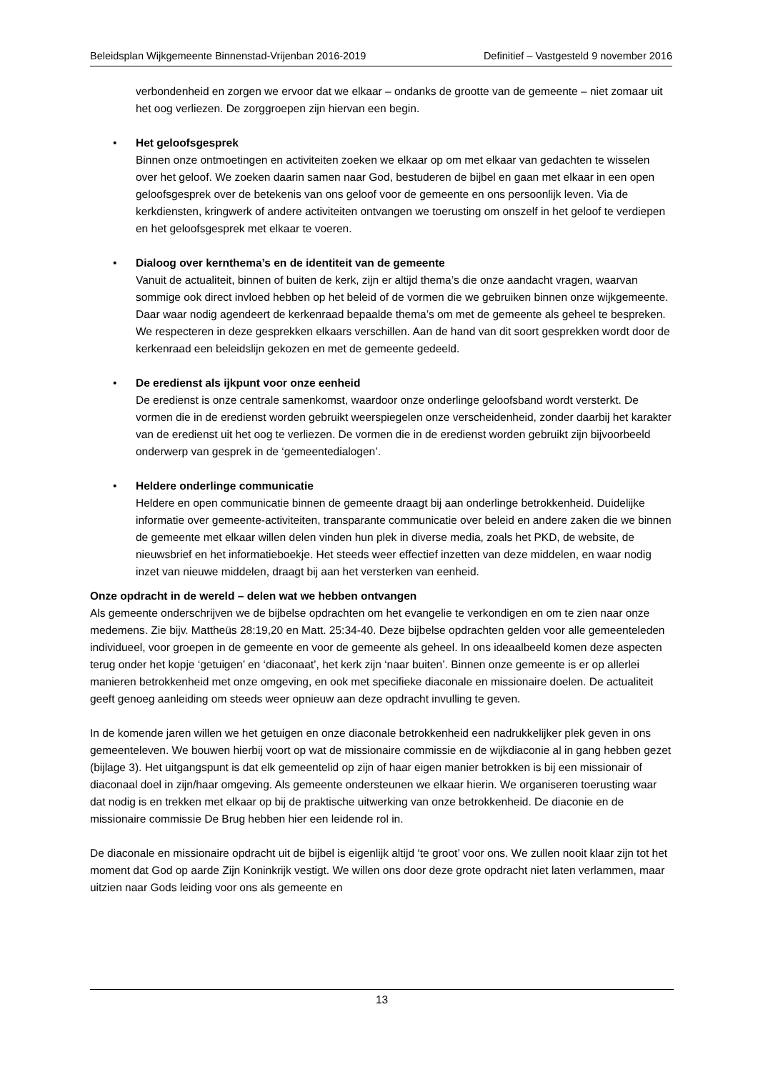Beleidsplan Wijkgemeente Binnenstad-Vrijenban 2016-2019 Definitief – Vastgesteld 9 november 2016
verbondenheid en zorgen we ervoor dat we elkaar – ondanks de grootte van de gemeente – niet zomaar uit het oog verliezen. De zorggroepen zijn hiervan een begin.
• Het geloofsgesprek
Binnen onze ontmoetingen en activiteiten zoeken we elkaar op om met elkaar van gedachten te wisselen over het geloof. We zoeken daarin samen naar God, bestuderen de bijbel en gaan met elkaar in een open geloofsgesprek over de betekenis van ons geloof voor de gemeente en ons persoonlijk leven. Via de kerkdiensten, kringwerk of andere activiteiten ontvangen we toerusting om onszelf in het geloof te verdiepen en het geloofsgesprek met elkaar te voeren.
• Dialoog over kernthema’s en de identiteit van de gemeente
Vanuit de actualiteit, binnen of buiten de kerk, zijn er altijd thema’s die onze aandacht vragen, waarvan sommige ook direct invloed hebben op het beleid of de vormen die we gebruiken binnen onze wijkgemeente. Daar waar nodig agendeert de kerkenraad bepaalde thema’s om met de gemeente als geheel te bespreken. We respecteren in deze gesprekken elkaars verschillen. Aan de hand van dit soort gesprekken wordt door de kerkenraad een beleidslijn gekozen en met de gemeente gedeeld.
• De eredienst als ijkpunt voor onze eenheid
De eredienst is onze centrale samenkomst, waardoor onze onderlinge geloofsband wordt versterkt. De vormen die in de eredienst worden gebruikt weerspiegelen onze verscheidenheid, zonder daarbij het karakter van de eredienst uit het oog te verliezen. De vormen die in de eredienst worden gebruikt zijn bijvoorbeeld onderwerp van gesprek in de ‘gemeentedialogen’.
• Heldere onderlinge communicatie
Heldere en open communicatie binnen de gemeente draagt bij aan onderlinge betrokkenheid. Duidelijke informatie over gemeente-activiteiten, transparante communicatie over beleid en andere zaken die we binnen de gemeente met elkaar willen delen vinden hun plek in diverse media, zoals het PKD, de website, de nieuwsbrief en het informatieboekje. Het steeds weer effectief inzetten van deze middelen, en waar nodig inzet van nieuwe middelen, draagt bij aan het versterken van eenheid.
Onze opdracht in de wereld – delen wat we hebben ontvangen
Als gemeente onderschrijven we de bijbelse opdrachten om het evangelie te verkondigen en om te zien naar onze medemens. Zie bijv. Mattheüs 28:19,20 en Matt. 25:34-40. Deze bijbelse opdrachten gelden voor alle gemeenteleden individueel, voor groepen in de gemeente en voor de gemeente als geheel. In ons ideaalbeeld komen deze aspecten terug onder het kopje ‘getuigen’ en ‘diaconaat’, het kerk zijn ‘naar buiten’. Binnen onze gemeente is er op allerlei manieren betrokkenheid met onze omgeving, en ook met specifieke diaconale en missionaire doelen. De actualiteit geeft genoeg aanleiding om steeds weer opnieuw aan deze opdracht invulling te geven.
In de komende jaren willen we het getuigen en onze diaconale betrokkenheid een nadrukkelijker plek geven in ons gemeenteleven. We bouwen hierbij voort op wat de missionaire commissie en de wijkdiaconie al in gang hebben gezet (bijlage 3). Het uitgangspunt is dat elk gemeentelid op zijn of haar eigen manier betrokken is bij een missionair of diaconaal doel in zijn/haar omgeving. Als gemeente ondersteunen we elkaar hierin. We organiseren toerusting waar dat nodig is en trekken met elkaar op bij de praktische uitwerking van onze betrokkenheid. De diaconie en de missionaire commissie De Brug hebben hier een leidende rol in.
De diaconale en missionaire opdracht uit de bijbel is eigenlijk altijd ‘te groot’ voor ons. We zullen nooit klaar zijn tot het moment dat God op aarde Zijn Koninkrijk vestigt. We willen ons door deze grote opdracht niet laten verlammen, maar uitzien naar Gods leiding voor ons als gemeente en
13